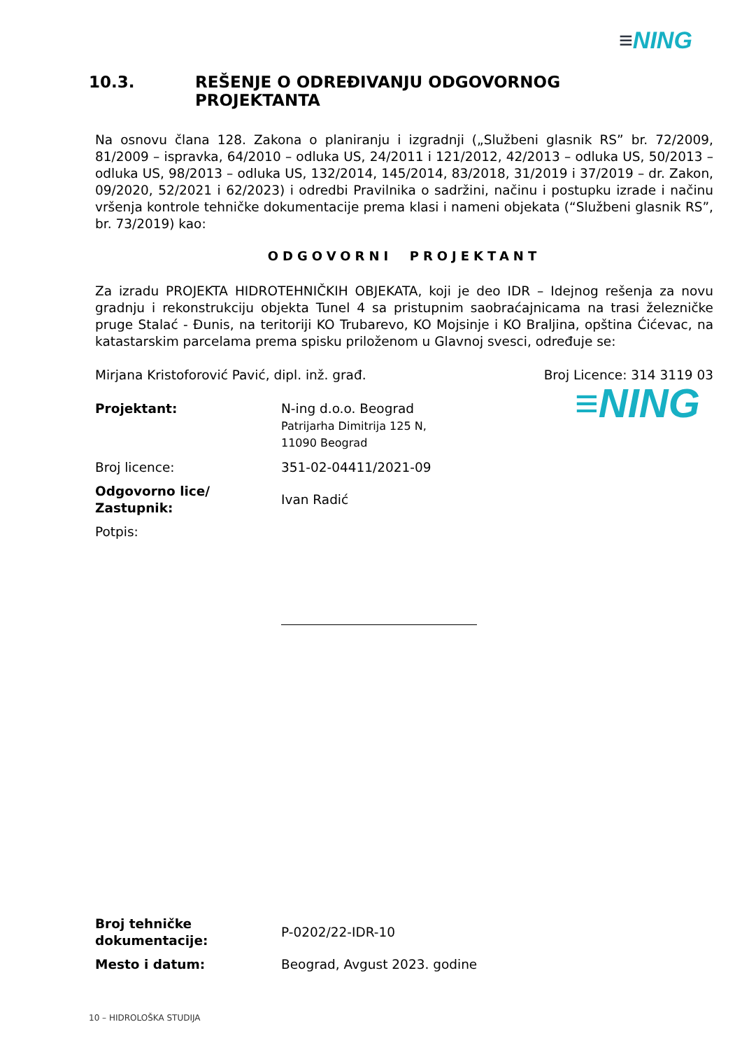≡NING
10.3. REŠENJE O ODREĐIVANJU ODGOVORNOG
PROJEKTANTA
Na osnovu člana 128. Zakona o planiranju i izgradnji („Službeni glasnik RS” br. 72/2009, 81/2009 – ispravka, 64/2010 – odluka US, 24/2011 i 121/2012, 42/2013 – odluka US, 50/2013 – odluka US, 98/2013 – odluka US, 132/2014, 145/2014, 83/2018, 31/2019 i 37/2019 – dr. Zakon, 09/2020, 52/2021 i 62/2023) i odredbi Pravilnika o sadržini, načinu i postupku izrade i načinu vršenja kontrole tehničke dokumentacije prema klasi i nameni objekata (“Službeni glasnik RS”, br. 73/2019) kao:
ODGOVORNI PROJEKTANT
Za izradu PROJEKTA HIDROTEHNIČKIH OBJEKATA, koji je deo IDR – Idejnog rešenja za novu gradnju i rekonstrukciju objekta Tunel 4 sa pristupnim saobraćajnicama na trasi železničke pruge Stalać - Đunis, na teritoriji KO Trubarevo, KO Mojsinje i KO Braljina, opština Ćićevac, na katastarskim parcelama prema spisku priloženom u Glavnoj svesci, određuje se:
Mirjana Kristoforović Pavić, dipl. inž. građ. Broj Licence: 314 3119 03
Projektant: N-ing d.o.o. Beograd
Patrijarha Dimitrija 125 N,
11090 Beograd
≡NING
Broj licence: 351-02-04411/2021-09
Odgovorno lice/
Zastupnik:
Ivan Radić
Potpis:
Broj tehničke
dokumentacije:
P-0202/22-IDR-10
Mesto i datum: Beograd, Avgust 2023. godine
10 – HIDROLOŠKA STUDIJA